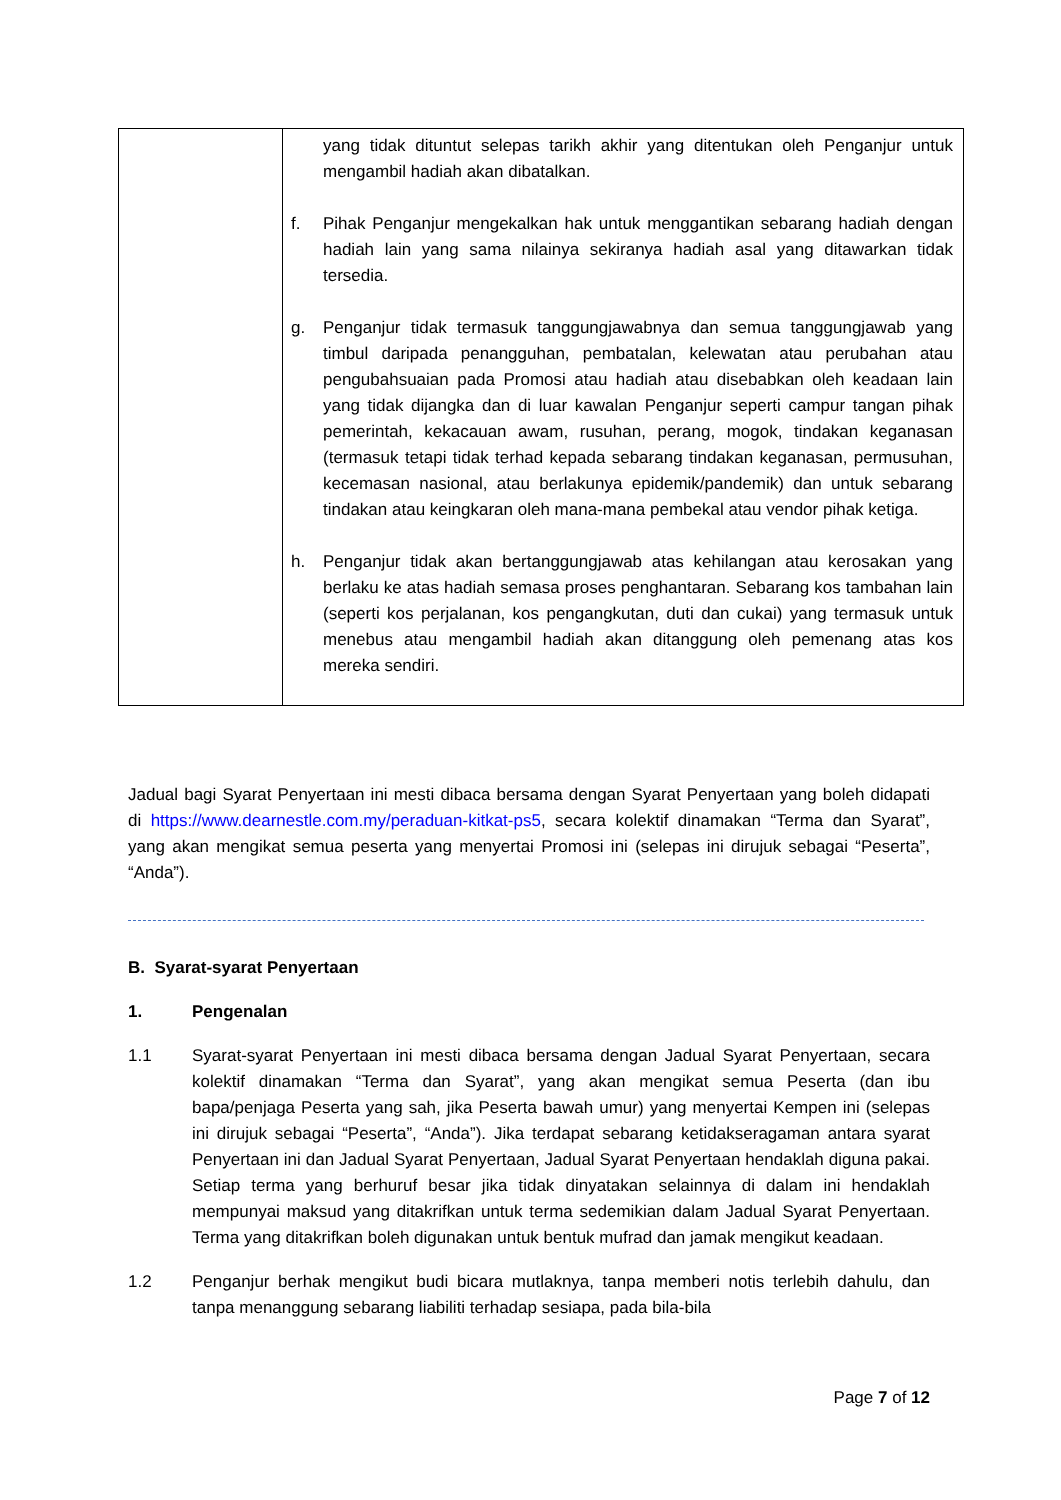| | yang tidak dituntut selepas tarikh akhir yang ditentukan oleh Penganjur untuk mengambil hadiah akan dibatalkan. f. Pihak Penganjur mengekalkan hak untuk menggantikan sebarang hadiah dengan hadiah lain yang sama nilainya sekiranya hadiah asal yang ditawarkan tidak tersedia. g. Penganjur tidak termasuk tanggungjawabnya dan semua tanggungjawab yang timbul daripada penangguhan, pembatalan, kelewatan atau perubahan atau pengubahsuaian pada Promosi atau hadiah atau disebabkan oleh keadaan lain yang tidak dijangka dan di luar kawalan Penganjur seperti campur tangan pihak pemerintah, kekacauan awam, rusuhan, perang, mogok, tindakan keganasan (termasuk tetapi tidak terhad kepada sebarang tindakan keganasan, permusuhan, kecemasan nasional, atau berlakunya epidemik/pandemik) dan untuk sebarang tindakan atau keingkaran oleh mana-mana pembekal atau vendor pihak ketiga. h. Penganjur tidak akan bertanggungjawab atas kehilangan atau kerosakan yang berlaku ke atas hadiah semasa proses penghantaran. Sebarang kos tambahan lain (seperti kos perjalanan, kos pengangkutan, duti dan cukai) yang termasuk untuk menebus atau mengambil hadiah akan ditanggung oleh pemenang atas kos mereka sendiri. |
Jadual bagi Syarat Penyertaan ini mesti dibaca bersama dengan Syarat Penyertaan yang boleh didapati di https://www.dearnestle.com.my/peraduan-kitkat-ps5, secara kolektif dinamakan “Terma dan Syarat”, yang akan mengikat semua peserta yang menyertai Promosi ini (selepas ini dirujuk sebagai “Peserta”, “Anda”).
B. Syarat-syarat Penyertaan
1. Pengenalan
1.1 Syarat-syarat Penyertaan ini mesti dibaca bersama dengan Jadual Syarat Penyertaan, secara kolektif dinamakan “Terma dan Syarat”, yang akan mengikat semua Peserta (dan ibu bapa/penjaga Peserta yang sah, jika Peserta bawah umur) yang menyertai Kempen ini (selepas ini dirujuk sebagai “Peserta”, “Anda”). Jika terdapat sebarang ketidakseragaman antara syarat Penyertaan ini dan Jadual Syarat Penyertaan, Jadual Syarat Penyertaan hendaklah diguna pakai. Setiap terma yang berhuruf besar jika tidak dinyatakan selainnya di dalam ini hendaklah mempunyai maksud yang ditakrifkan untuk terma sedemikian dalam Jadual Syarat Penyertaan. Terma yang ditakrifkan boleh digunakan untuk bentuk mufrad dan jamak mengikut keadaan.
1.2 Penganjur berhak mengikut budi bicara mutlaknya, tanpa memberi notis terlebih dahulu, dan tanpa menanggung sebarang liabiliti terhadap sesiapa, pada bila-bila
Page 7 of 12